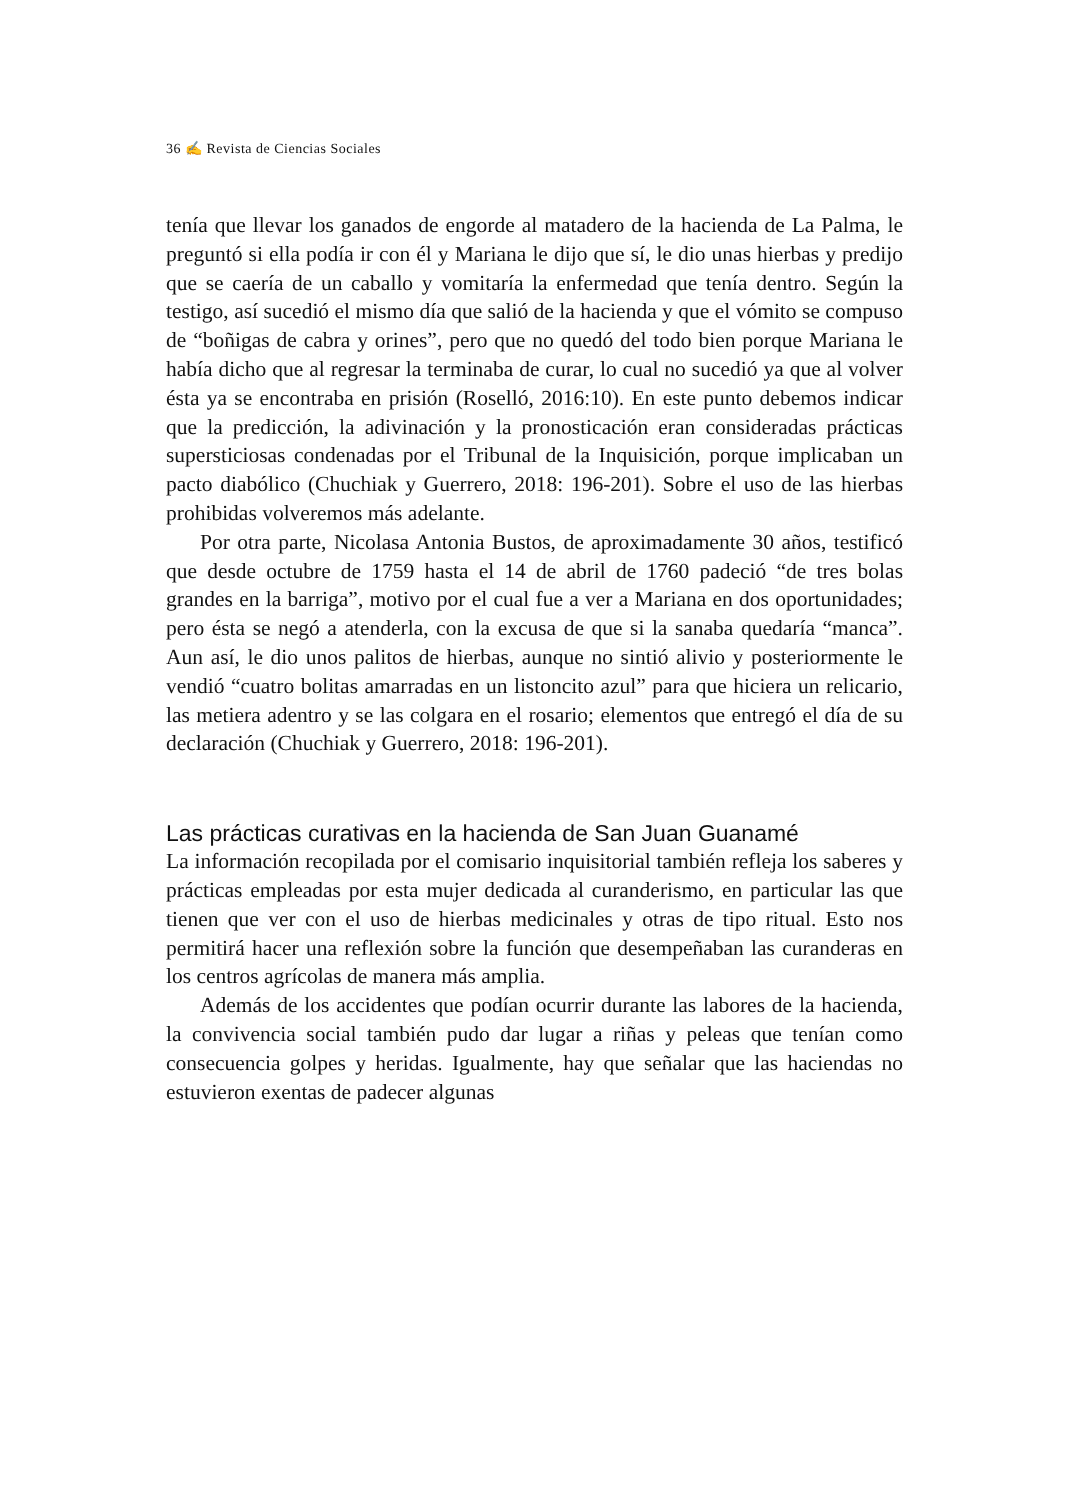36 ✍ Revista de Ciencias Sociales
tenía que llevar los ganados de engorde al matadero de la hacienda de La Palma, le preguntó si ella podía ir con él y Mariana le dijo que sí, le dio unas hierbas y predijo que se caería de un caballo y vomitaría la enfermedad que tenía dentro. Según la testigo, así sucedió el mismo día que salió de la hacienda y que el vómito se compuso de “boñigas de cabra y orines”, pero que no quedó del todo bien porque Mariana le había dicho que al regresar la terminaba de curar, lo cual no sucedió ya que al volver ésta ya se encontraba en prisión (Roselló, 2016:10). En este punto debemos indicar que la predicción, la adivinación y la pronosticación eran consideradas prácticas supersticiosas condenadas por el Tribunal de la Inquisición, porque implicaban un pacto diabólico (Chuchiak y Guerrero, 2018: 196-201). Sobre el uso de las hierbas prohibidas volveremos más adelante.
Por otra parte, Nicolasa Antonia Bustos, de aproximadamente 30 años, testificó que desde octubre de 1759 hasta el 14 de abril de 1760 padeció “de tres bolas grandes en la barriga”, motivo por el cual fue a ver a Mariana en dos oportunidades; pero ésta se negó a atenderla, con la excusa de que si la sanaba quedaría “manca”. Aun así, le dio unos palitos de hierbas, aunque no sintió alivio y posteriormente le vendió “cuatro bolitas amarradas en un listoncito azul” para que hiciera un relicario, las metiera adentro y se las colgara en el rosario; elementos que entregó el día de su declaración (Chuchiak y Guerrero, 2018: 196-201).
Las prácticas curativas en la hacienda de San Juan Guanamé
La información recopilada por el comisario inquisitorial también refleja los saberes y prácticas empleadas por esta mujer dedicada al curanderismo, en particular las que tienen que ver con el uso de hierbas medicinales y otras de tipo ritual. Esto nos permitirá hacer una reflexión sobre la función que desempeñaban las curanderas en los centros agrícolas de manera más amplia.
Además de los accidentes que podían ocurrir durante las labores de la hacienda, la convivencia social también pudo dar lugar a riñas y peleas que tenían como consecuencia golpes y heridas. Igualmente, hay que señalar que las haciendas no estuvieron exentas de padecer algunas